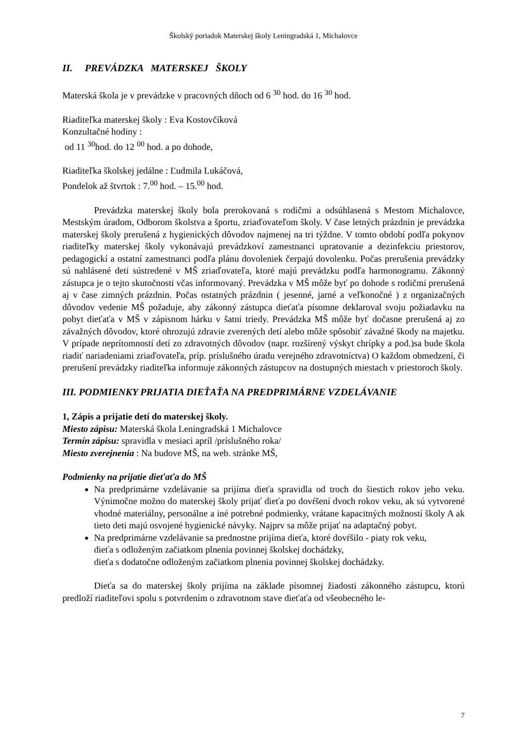Školský poriadok Materskej školy Leningradská 1, Michalovce
II. PREVÁDZKA MATERSKEJ ŠKOLY
Materská škola je v prevádzke v pracovných dňoch od 6 <sup>30</sup> hod. do 16 <sup>30</sup> hod.
Riaditeľka materskej školy : Eva Kostovčíková
Konzultačné hodiny :
od 11 <sup>30</sup>hod. do 12 <sup>00</sup> hod. a po dohode,
Riaditeľka školskej jedálne : Ľudmila Lukáčová,
Pondelok až štvrtok : 7.<sup>00</sup> hod. – 15.<sup>00</sup> hod.
Prevádzka materskej školy bola prerokovaná s rodičmi a odsúhlasená s Mestom Michalovce, Mestským úradom, Odborom školstva a športu, zriaďovateľom školy. V čase letných prázdnin je prevádzka materskej školy prerušená z hygienických dôvodov najmenej na tri týždne. V tomto období podľa pokynov riaditeľky materskej školy vykonávajú prevádzkoví zamestnanci upratovanie a dezinfekciu priestorov, pedagogickí a ostatní zamestnanci podľa plánu dovoleniek čerpajú dovolenku. Počas prerušenia prevádzky sú nahlásené deti sústredené v MŠ zriaďovateľa, ktoré majú prevádzku podľa harmonogramu. Zákonný zástupca je o tejto skutočnosti včas informovaný. Prevádzka v MŠ môže byť po dohode s rodičmi prerušená aj v čase zimných prázdnin. Počas ostatných prázdnin ( jesenné, jarné a veľkonočné ) z organizačných dôvodov vedenie MŠ požaduje, aby zákonný zástupca dieťaťa písomne deklaroval svoju požiadavku na pobyt dieťaťa v MŠ v zápisnom hárku v šatni triedy. Prevádzka MŠ môže byť dočasne prerušená aj zo závažných dôvodov, ktoré ohrozujú zdravie zverených detí alebo môže spôsobiť závažné škody na majetku. V prípade neprítomností detí zo zdravotných dôvodov (napr. rozšírený výskyt chrípky a pod.)sa bude škola riadiť nariadeniami zriaďovateľa, príp. príslušného úradu verejného zdravotníctva) O každom obmedzení, či prerušení prevádzky riaditeľka informuje zákonných zástupcov na dostupných miestach v priestoroch školy.
III. PODMIENKY PRIJATIA DIEŤAŤA NA PREDPRIMÁRNE VZDELÁVANIE
1, Zápis a prijatie detí do materskej školy.
Miesto zápisu: Materská škola Leningradská 1 Michalovce
Termín zápisu: spravidla v mesiaci apríl /príslušného roka/
Miesto zverejnenia : Na budove MŠ, na web. stránke MŠ,
Podmienky na prijatie dieťaťa do MŠ
Na predprimárne vzdelávanie sa prijíma dieťa spravidla od troch do šiestich rokov jeho veku. Výnimočne možno do materskej školy prijať dieťa po dovŕšení dvoch rokov veku, ak sú vytvorené vhodné materiálny, personálne a iné potrebné podmienky, vrátane kapacitných možností školy A ak tieto deti majú osvojené hygienické návyky. Najprv sa môže prijať na adaptačný pobyt.
Na predprimárne vzdelávanie sa prednostne prijíma dieťa, ktoré dovŕšilo - piaty rok veku,
dieťa s odloženým začiatkom plnenia povinnej školskej dochádzky,
dieťa s dodatočne odloženým začiatkom plnenia povinnej školskej dochádzky.
Dieťa sa do materskej školy prijíma na základe písomnej žiadosti zákonného zástupcu, ktorú predloží riaditeľovi spolu s potvrdením o zdravotnom stave dieťaťa od všeobecného le-
7